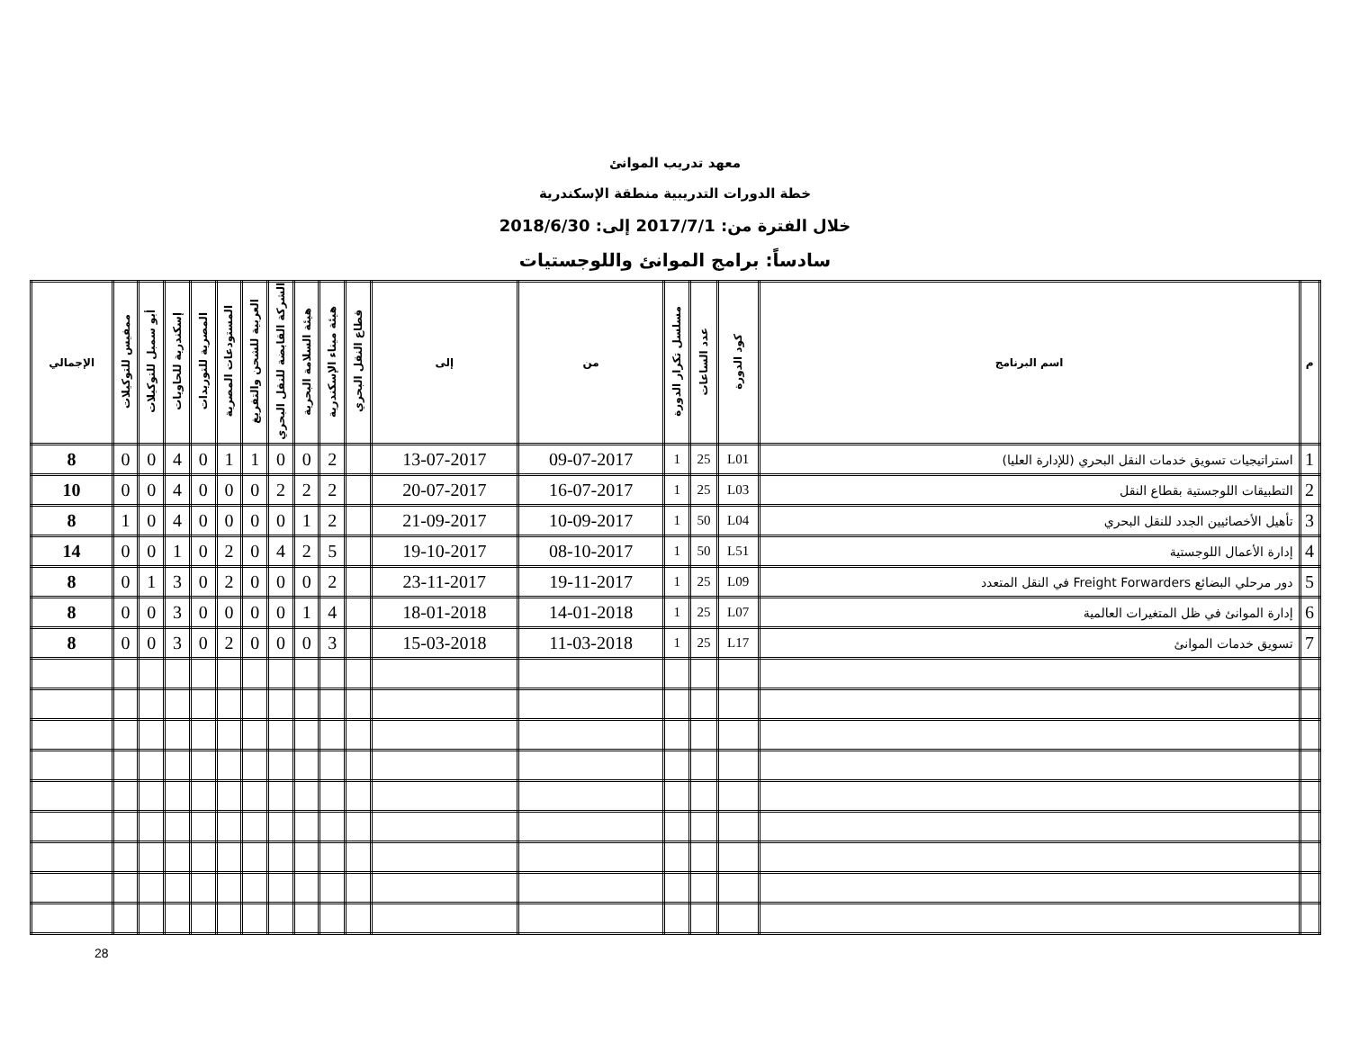معهد تدريب الموانئ
خطة الدورات التدريبية منطقة الإسكندرية
خلال الفترة من: 2017/7/1 إلى: 2018/6/30
سادساً: برامج الموانئ واللوجستيات
| م | اسم البرنامج | كود الدورة | عدد الساعات | مسلسل تكرار الدورة | من | إلى | قطاع النقل البحري | هيئة ميناء الإسكندرية | هيئة السلامة البحرية | الشركة القابضة للنقل البحري | العربية للشحن والتفريغ | المستودعات المصرية | المصرية للتوريدات | إسكندرية للحاويات | أبو سمبل للتوكيلات | ممفيس للتوكيلات | الإجمالي |
| --- | --- | --- | --- | --- | --- | --- | --- | --- | --- | --- | --- | --- | --- | --- | --- | --- | --- |
| 1 | استراتيجيات تسويق خدمات النقل البحري (للإدارة العليا) | L01 | 25 | 1 | 09-07-2017 | 13-07-2017 | | 2 | 0 | 0 | 1 | 1 | 0 | 4 | 0 | 0 | 8 |
| 2 | التطبيقات اللوجستية بقطاع النقل | L03 | 25 | 1 | 16-07-2017 | 20-07-2017 | | 2 | 2 | 2 | 0 | 0 | 0 | 4 | 0 | 0 | 10 |
| 3 | تأهيل الأخصائيين الجدد للنقل البحري | L04 | 50 | 1 | 10-09-2017 | 21-09-2017 | | 2 | 1 | 0 | 0 | 0 | 0 | 4 | 0 | 1 | 8 |
| 4 | إدارة الأعمال اللوجستية | L51 | 50 | 1 | 08-10-2017 | 19-10-2017 | | 5 | 2 | 4 | 0 | 2 | 0 | 1 | 0 | 0 | 14 |
| 5 | دور مرحلي البضائع Freight Forwarders في النقل المتعدد | L09 | 25 | 1 | 19-11-2017 | 23-11-2017 | | 2 | 0 | 0 | 0 | 2 | 0 | 3 | 1 | 0 | 8 |
| 6 | إدارة الموانئ في ظل المتغيرات العالمية | L07 | 25 | 1 | 14-01-2018 | 18-01-2018 | | 4 | 1 | 0 | 0 | 0 | 0 | 3 | 0 | 0 | 8 |
| 7 | تسويق خدمات الموانئ | L17 | 25 | 1 | 11-03-2018 | 15-03-2018 | | 3 | 0 | 0 | 0 | 2 | 0 | 3 | 0 | 0 | 8 |
28